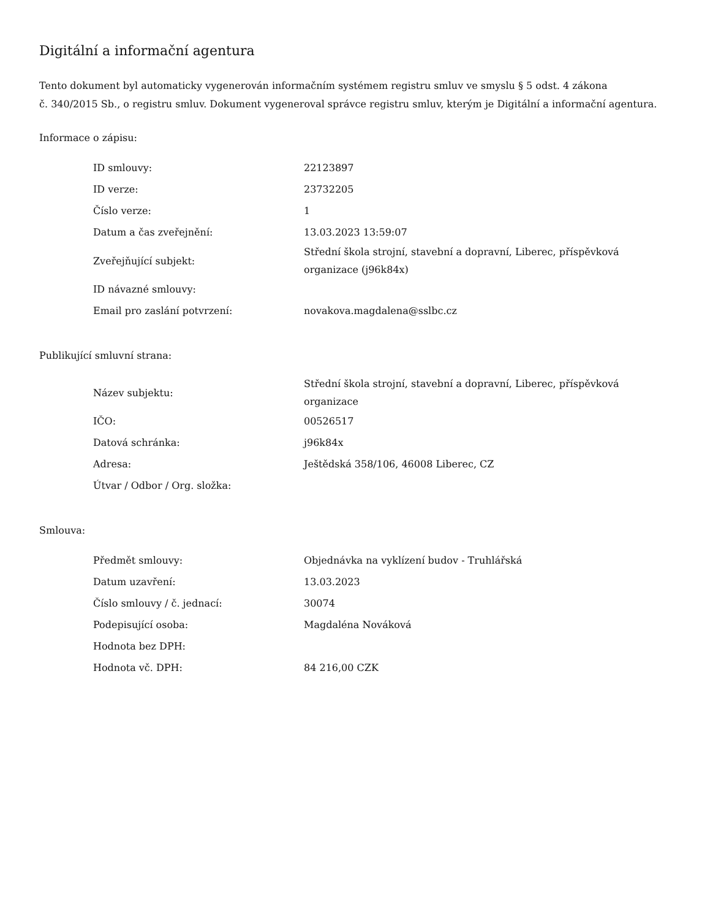Digitální a informační agentura
Tento dokument byl automaticky vygenerován informačním systémem registru smluv ve smyslu § 5 odst. 4 zákona
č. 340/2015 Sb., o registru smluv. Dokument vygeneroval správce registru smluv, kterým je Digitální a informační agentura.
Informace o zápisu:
| ID smlouvy: | 22123897 |
| ID verze: | 23732205 |
| Číslo verze: | 1 |
| Datum a čas zveřejnění: | 13.03.2023 13:59:07 |
| Zveřejňující subjekt: | Střední škola strojní, stavební a dopravní, Liberec, příspěvková organizace (j96k84x) |
| ID návazné smlouvy: | |
| Email pro zaslání potvrzení: | novakova.magdalena@sslbc.cz |
Publikující smluvní strana:
| Název subjektu: | Střední škola strojní, stavební a dopravní, Liberec, příspěvková organizace |
| IČO: | 00526517 |
| Datová schránka: | j96k84x |
| Adresa: | Ještědská 358/106, 46008 Liberec, CZ |
| Útvar / Odbor / Org. složka: | |
Smlouva:
| Předmět smlouvy: | Objednávka na vyklízení budov - Truhlářská |
| Datum uzavření: | 13.03.2023 |
| Číslo smlouvy / č. jednací: | 30074 |
| Podepisující osoba: | Magdaléna Nováková |
| Hodnota bez DPH: | |
| Hodnota vč. DPH: | 84 216,00 CZK |